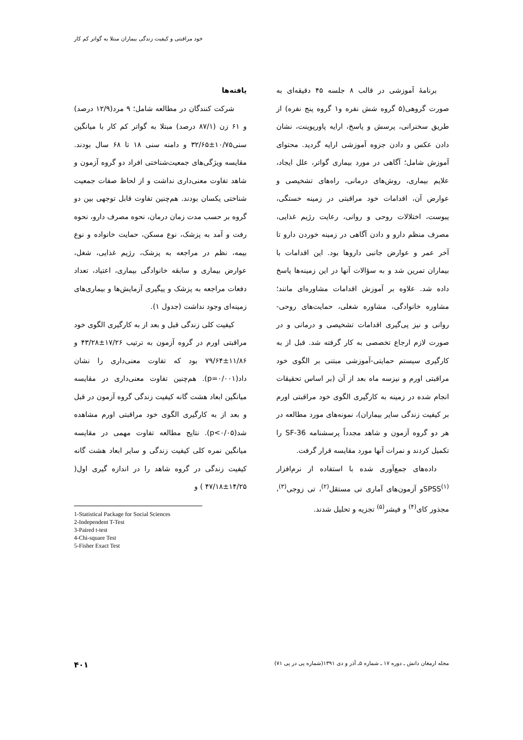خود مراقبتی و کیفیت زندگی بیماران مبتلا به گواتر کم کار
برنامهٔ آموزشی در قالب ۸ جلسه ۴۵ دقیقه‌ای به صورت گروهی(۵ گروه شش نفره و۱ گروه پنج نفره) از طریق سخنرانی، پرسش و پاسخ، ارایه پاورپوینت، نشان دادن عکس و دادن جزوه آموزشی ارایه گردید. محتوای آموزش شامل؛ آگاهی در مورد بیماری گواتر، علل ایجاد، علایم بیماری، روش‌های درمانی، راه‌های تشخیصی و عوارض آن، اقدامات خود مراقبتی در زمینه خستگی، یبوست، اختلالات روحی و روانی، رعایت رژیم غذایی، مصرف منظم دارو و دادن آگاهی در زمینه خوردن دارو تا آخر عمر و عوارض جانبی داروها بود. این اقدامات با بیماران تمرین شد و به سؤالات آنها در این زمینه‌ها پاسخ داده شد. علاوه بر آموزش اقدامات مشاوره‌ای مانند؛ مشاوره خانوادگی، مشاوره شغلی، حمایت‌های روحی-روانی و نیز پی‌گیری اقدامات تشخیصی و درمانی و در صورت لازم ارجاع تخصصی به کار گرفته شد. قبل از به کارگیری سیستم حمایتی-آموزشی مبتنی بر الگوی خود مراقبتی اورم و نیزسه ماه بعد از آن (بر اساس تحقیقات انجام شده در زمینه به کارگیری الگوی خود مراقبتی اورم بر کیفیت زندگی سایر بیماران)، نمونه‌های مورد مطالعه در هر دو گروه آزمون و شاهد مجدداً پرسشنامه SF-36 را تکمیل کردند و نمرات آنها مورد مقایسه قرار گرفت.
داده‌های جمع‌آوری شده با استفاده از نرم‌افزار SPSS<sup>(۱)</sup>و آزمون‌های آماری تی مستقل<sup>(۲)</sup>، تی زوجی<sup>(۳)</sup>، مجذور کای<sup>(۴)</sup> و فیشر<sup>(۵)</sup> تجزیه و تحلیل شدند.
یافته‌ها
شرکت کنندگان در مطالعه شامل؛ ۹ مرد(۱۲/۹ درصد) و ۶۱ زن (۸۷/۱ درصد) مبتلا به گواتر کم کار با میانگین سنی۱۰/۷۵±۳۲/۶۵ و دامنه سنی ۱۸ تا ۶۸ سال بودند. مقایسه ویژگی‌های جمعیت‌شناختی افراد دو گروه آزمون و شاهد تفاوت معنی‌داری نداشت و از لحاظ صفات جمعیت شناختی یکسان بودند. هم‌چنین تفاوت قابل توجهی بین دو گروه بر حسب مدت زمان درمان، نحوه مصرف دارو، نحوه رفت و آمد به پزشک، نوع مسکن، حمایت خانواده و نوع بیمه، نظم در مراجعه به پزشک، رژیم غذایی، شغل، عوارض بیماری و سابقه خانوادگی بیماری، اعتیاد، تعداد دفعات مراجعه به پزشک و پیگیری آزمایش‌ها و بیماری‌های زمینه‌ای وجود نداشت (جدول ۱).
کیفیت کلی زندگی قبل و بعد از به کارگیری الگوی خود مراقبتی اورم در گروه آزمون به ترتیب ۱۷/۲۶±۴۳/۲۸ و ۱۱/۸۶±۷۹/۶۴ بود که تفاوت معنی‌داری را نشان داد(p=۰/۰۰۱). هم‌چنین تفاوت معنی‌داری در مقایسه میانگین ابعاد هشت گانه کیفیت زندگی گروه آزمون در قبل و بعد از به کارگیری الگوی خود مراقبتی اورم مشاهده شد(p<۰/۰۵). نتایج مطالعه تفاوت مهمی در مقایسه میانگین نمره کلی کیفیت زندگی و سایر ابعاد هشت گانه کیفیت زندگی در گروه شاهد را در اندازه گیری اول( ۱۴/۲۵±۴۷/۱۸ ) و
1-Statistical Package for Social Sciences
2-Independent T-Test
3-Paired t-test
4-Chi-square Test
5-Fisher Exact Test
مجله ارمغان دانش ـ دوره ۱۷ ـ شماره ۵ـ آذر و دی ۱۳۹۱(شماره پی در پی ۷۱) ۴۰۱